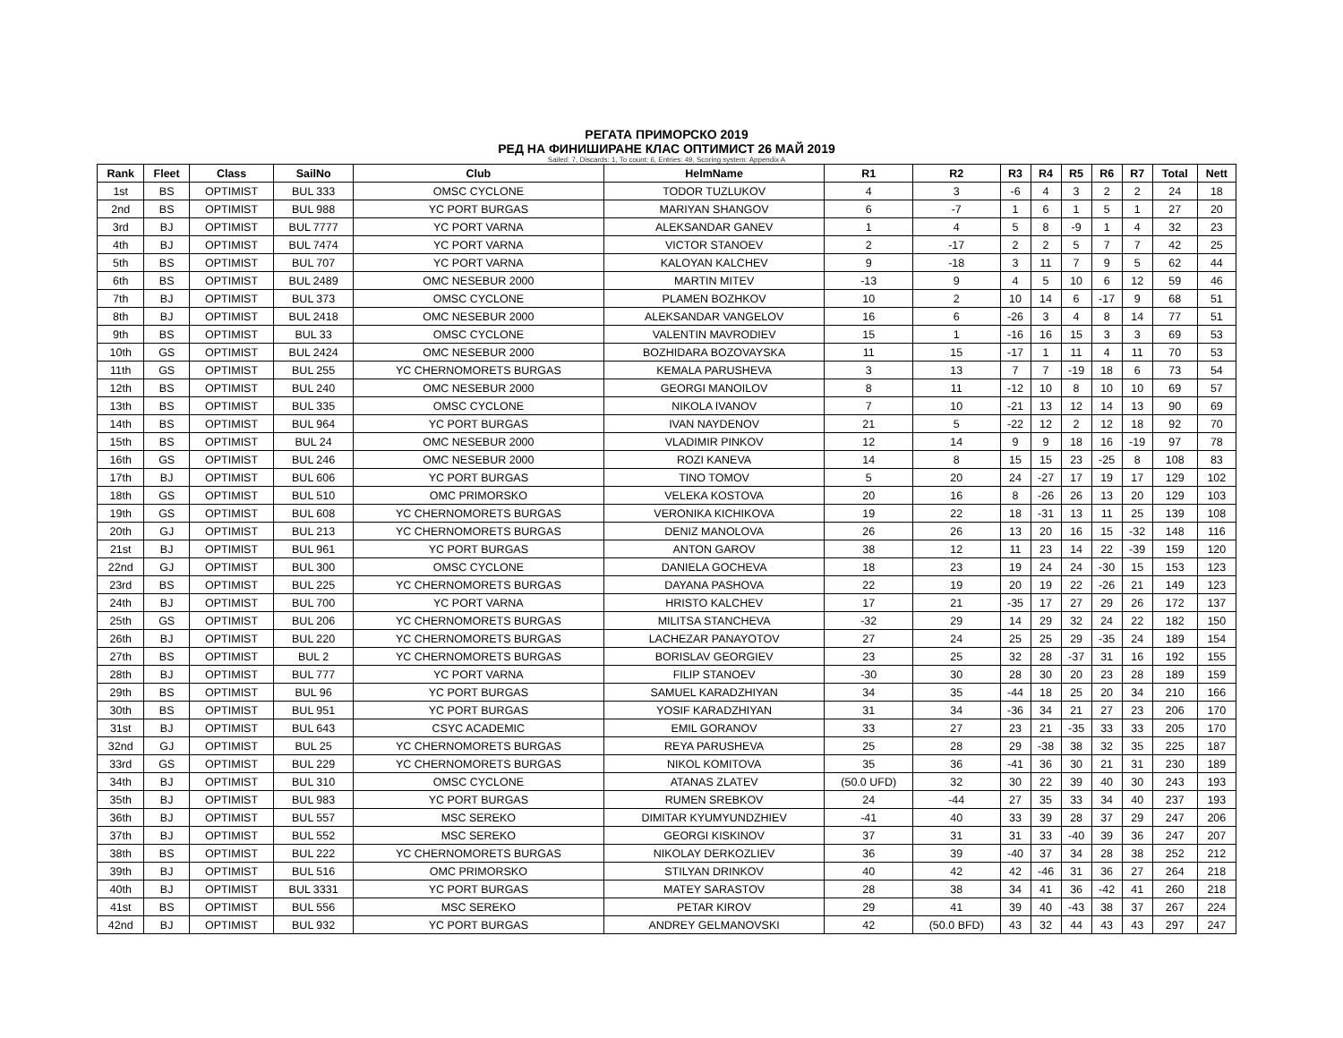РЕГАТА ПРИМОРСКО 2019
РЕД НА ФИНИШИРАНЕ КЛАС ОПТИМИСТ 26 МАЙ 2019
Sailed: 7, Discards: 1, To count: 6, Entries: 49, Scoring system: Appendix A
| Rank | Fleet | Class | SailNo | Club | HelmName | R1 | R2 | R3 | R4 | R5 | R6 | R7 | Total | Nett |
| --- | --- | --- | --- | --- | --- | --- | --- | --- | --- | --- | --- | --- | --- | --- |
| 1st | BS | OPTIMIST | BUL 333 | OMSC CYCLONE | TODOR TUZLUKOV | 4 | 3 | -6 | 4 | 3 | 2 | 2 | 24 | 18 |
| 2nd | BS | OPTIMIST | BUL 988 | YC PORT BURGAS | MARIYAN SHANGOV | 6 | -7 | 1 | 6 | 1 | 5 | 1 | 27 | 20 |
| 3rd | BJ | OPTIMIST | BUL 7777 | YC PORT VARNA | ALEKSANDAR GANEV | 1 | 4 | 5 | 8 | -9 | 1 | 4 | 32 | 23 |
| 4th | BJ | OPTIMIST | BUL 7474 | YC PORT VARNA | VICTOR STANOEV | 2 | -17 | 2 | 2 | 5 | 7 | 7 | 42 | 25 |
| 5th | BS | OPTIMIST | BUL 707 | YC PORT VARNA | KALOYAN KALCHEV | 9 | -18 | 3 | 11 | 7 | 9 | 5 | 62 | 44 |
| 6th | BS | OPTIMIST | BUL 2489 | OMC NESEBUR 2000 | MARTIN MITEV | -13 | 9 | 4 | 5 | 10 | 6 | 12 | 59 | 46 |
| 7th | BJ | OPTIMIST | BUL 373 | OMSC CYCLONE | PLAMEN BOZHKOV | 10 | 2 | 10 | 14 | 6 | -17 | 9 | 68 | 51 |
| 8th | BJ | OPTIMIST | BUL 2418 | OMC NESEBUR 2000 | ALEKSANDAR VANGELOV | 16 | 6 | -26 | 3 | 4 | 8 | 14 | 77 | 51 |
| 9th | BS | OPTIMIST | BUL 33 | OMSC CYCLONE | VALENTIN MAVRODIEV | 15 | 1 | -16 | 16 | 15 | 3 | 3 | 69 | 53 |
| 10th | GS | OPTIMIST | BUL 2424 | OMC NESEBUR 2000 | BOZHIDARA BOZOVAYSKA | 11 | 15 | -17 | 1 | 11 | 4 | 11 | 70 | 53 |
| 11th | GS | OPTIMIST | BUL 255 | YC CHERNOMORETS BURGAS | KEMALA PARUSHEVA | 3 | 13 | 7 | 7 | -19 | 18 | 6 | 73 | 54 |
| 12th | BS | OPTIMIST | BUL 240 | OMC NESEBUR 2000 | GEORGI MANOILOV | 8 | 11 | -12 | 10 | 8 | 10 | 10 | 69 | 57 |
| 13th | BS | OPTIMIST | BUL 335 | OMSC CYCLONE | NIKOLA IVANOV | 7 | 10 | -21 | 13 | 12 | 14 | 13 | 90 | 69 |
| 14th | BS | OPTIMIST | BUL 964 | YC PORT BURGAS | IVAN NAYDENOV | 21 | 5 | -22 | 12 | 2 | 12 | 18 | 92 | 70 |
| 15th | BS | OPTIMIST | BUL 24 | OMC NESEBUR 2000 | VLADIMIR PINKOV | 12 | 14 | 9 | 9 | 18 | 16 | -19 | 97 | 78 |
| 16th | GS | OPTIMIST | BUL 246 | OMC NESEBUR 2000 | ROZI KANEVA | 14 | 8 | 15 | 15 | 23 | -25 | 8 | 108 | 83 |
| 17th | BJ | OPTIMIST | BUL 606 | YC PORT BURGAS | TINO TOMOV | 5 | 20 | 24 | -27 | 17 | 19 | 17 | 129 | 102 |
| 18th | GS | OPTIMIST | BUL 510 | OMC PRIMORSKO | VELEKA KOSTOVA | 20 | 16 | 8 | -26 | 26 | 13 | 20 | 129 | 103 |
| 19th | GS | OPTIMIST | BUL 608 | YC CHERNOMORETS BURGAS | VERONIKA KICHIKOVA | 19 | 22 | 18 | -31 | 13 | 11 | 25 | 139 | 108 |
| 20th | GJ | OPTIMIST | BUL 213 | YC CHERNOMORETS BURGAS | DENIZ MANOLOVA | 26 | 26 | 13 | 20 | 16 | 15 | -32 | 148 | 116 |
| 21st | BJ | OPTIMIST | BUL 961 | YC PORT BURGAS | ANTON GAROV | 38 | 12 | 11 | 23 | 14 | 22 | -39 | 159 | 120 |
| 22nd | GJ | OPTIMIST | BUL 300 | OMSC CYCLONE | DANIELA GOCHEVA | 18 | 23 | 19 | 24 | 24 | -30 | 15 | 153 | 123 |
| 23rd | BS | OPTIMIST | BUL 225 | YC CHERNOMORETS BURGAS | DAYANA PASHOVA | 22 | 19 | 20 | 19 | 22 | -26 | 21 | 149 | 123 |
| 24th | BJ | OPTIMIST | BUL 700 | YC PORT VARNA | HRISTO KALCHEV | 17 | 21 | -35 | 17 | 27 | 29 | 26 | 172 | 137 |
| 25th | GS | OPTIMIST | BUL 206 | YC CHERNOMORETS BURGAS | MILITSA STANCHEVA | -32 | 29 | 14 | 29 | 32 | 24 | 22 | 182 | 150 |
| 26th | BJ | OPTIMIST | BUL 220 | YC CHERNOMORETS BURGAS | LACHEZAR PANAYOTOV | 27 | 24 | 25 | 25 | 29 | -35 | 24 | 189 | 154 |
| 27th | BS | OPTIMIST | BUL 2 | YC CHERNOMORETS BURGAS | BORISLAV GEORGIEV | 23 | 25 | 32 | 28 | -37 | 31 | 16 | 192 | 155 |
| 28th | BJ | OPTIMIST | BUL 777 | YC PORT VARNA | FILIP STANOEV | -30 | 30 | 28 | 30 | 20 | 23 | 28 | 189 | 159 |
| 29th | BS | OPTIMIST | BUL 96 | YC PORT BURGAS | SAMUEL KARADZHIYAN | 34 | 35 | -44 | 18 | 25 | 20 | 34 | 210 | 166 |
| 30th | BS | OPTIMIST | BUL 951 | YC PORT BURGAS | YOSIF KARADZHIYAN | 31 | 34 | -36 | 34 | 21 | 27 | 23 | 206 | 170 |
| 31st | BJ | OPTIMIST | BUL 643 | CSYC ACADEMIC | EMIL GORANOV | 33 | 27 | 23 | 21 | -35 | 33 | 33 | 205 | 170 |
| 32nd | GJ | OPTIMIST | BUL 25 | YC CHERNOMORETS BURGAS | REYA PARUSHEVA | 25 | 28 | 29 | -38 | 38 | 32 | 35 | 225 | 187 |
| 33rd | GS | OPTIMIST | BUL 229 | YC CHERNOMORETS BURGAS | NIKOL KOMITOVA | 35 | 36 | -41 | 36 | 30 | 21 | 31 | 230 | 189 |
| 34th | BJ | OPTIMIST | BUL 310 | OMSC CYCLONE | ATANAS ZLATEV | (50.0 UFD) | 32 | 30 | 22 | 39 | 40 | 30 | 243 | 193 |
| 35th | BJ | OPTIMIST | BUL 983 | YC PORT BURGAS | RUMEN SREBKOV | 24 | -44 | 27 | 35 | 33 | 34 | 40 | 237 | 193 |
| 36th | BJ | OPTIMIST | BUL 557 | MSC SEREKO | DIMITAR KYUMYUNDZHIEV | -41 | 40 | 33 | 39 | 28 | 37 | 29 | 247 | 206 |
| 37th | BJ | OPTIMIST | BUL 552 | MSC SEREKO | GEORGI KISKINOV | 37 | 31 | 31 | 33 | -40 | 39 | 36 | 247 | 207 |
| 38th | BS | OPTIMIST | BUL 222 | YC CHERNOMORETS BURGAS | NIKOLAY DERKOZLIEV | 36 | 39 | -40 | 37 | 34 | 28 | 38 | 252 | 212 |
| 39th | BJ | OPTIMIST | BUL 516 | OMC PRIMORSKO | STILYAN DRINKOV | 40 | 42 | 42 | -46 | 31 | 36 | 27 | 264 | 218 |
| 40th | BJ | OPTIMIST | BUL 3331 | YC PORT BURGAS | MATEY SARASTOV | 28 | 38 | 34 | 41 | 36 | -42 | 41 | 260 | 218 |
| 41st | BS | OPTIMIST | BUL 556 | MSC SEREKO | PETAR KIROV | 29 | 41 | 39 | 40 | -43 | 38 | 37 | 267 | 224 |
| 42nd | BJ | OPTIMIST | BUL 932 | YC PORT BURGAS | ANDREY GELMANOVSKI | 42 | (50.0 BFD) | 43 | 32 | 44 | 43 | 43 | 297 | 247 |